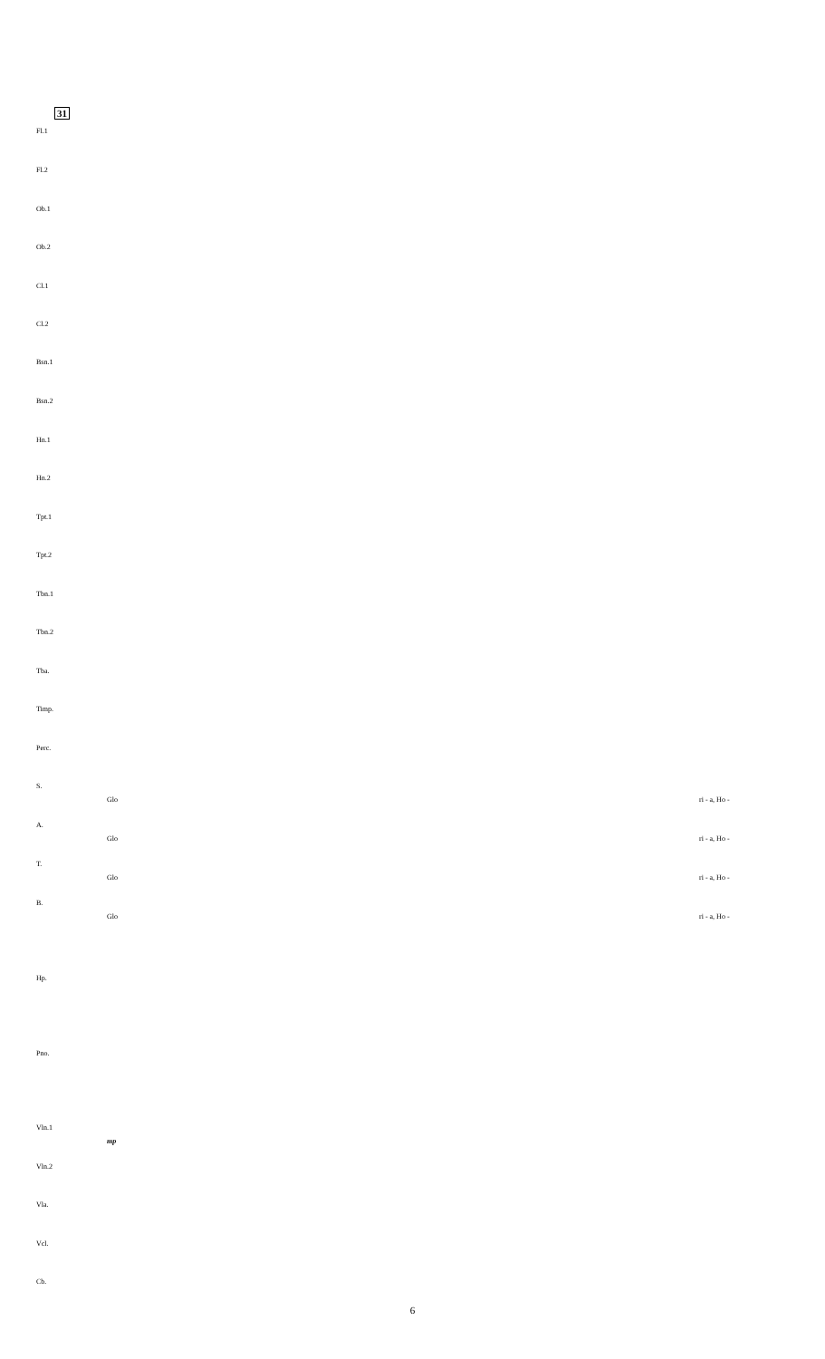31
Fl.1
Fl.2
Ob.1
Ob.2
Cl.1
Cl.2
Bsn.1
Bsn.2
Hn.1
Hn.2
Tpt.1
Tpt.2
Tbn.1
Tbn.2
Tba.
Timp.
Perc.
S.
Glo ri - a, Ho -
A.
Glo ri - a, Ho -
T.
Glo ri - a, Ho -
B.
Glo ri - a, Ho -
Hp.
Pno.
Vln.1
Vln.2
Vla.
Vcl.
Cb.
mp
6